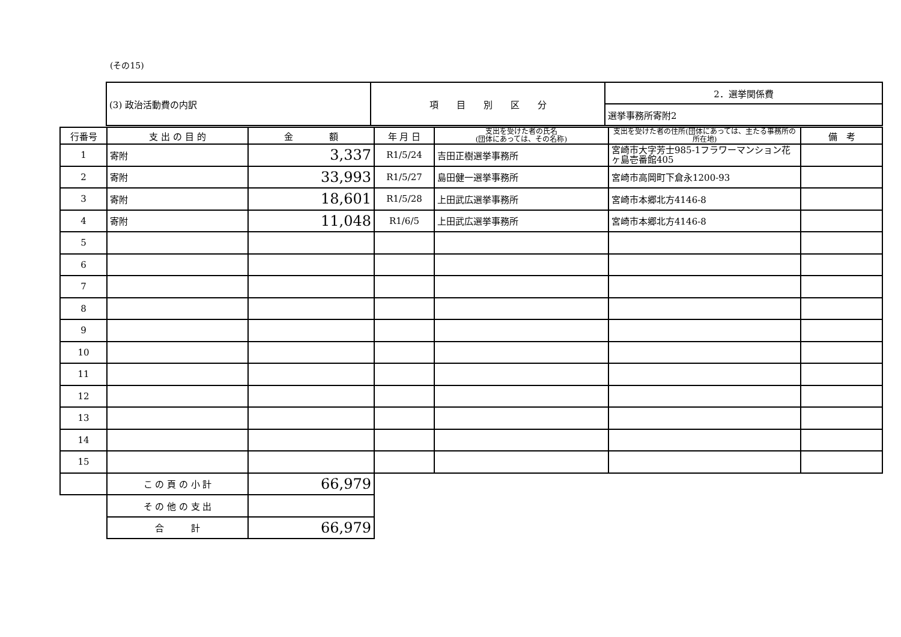(その15)
| (3) 政治活動費の内訳 | 項 目 別 区 分 | 2．選挙関係費 |
| | | 選挙事務所寄附2 |
| 行番号 | 支 出 の 目 的 | 金 額 | 年 月 日 | 支出を受けた者の氏名 (団体にあっては、その名称) | 支出を受けた者の住所(団体にあっては、主たる事務所の所在地) | 備 考 |
| --- | --- | --- | --- | --- | --- | --- |
| 1 | 寄附 | 3,337 | R1/5/24 | 吉田正樹選挙事務所 | 宮崎市大字芳士985-1フラワーマンション花ヶ島壱番館405 | |
| 2 | 寄附 | 33,993 | R1/5/27 | 島田健一選挙事務所 | 宮崎市高岡町下倉永1200-93 | |
| 3 | 寄附 | 18,601 | R1/5/28 | 上田武広選挙事務所 | 宮崎市本郷北方4146-8 | |
| 4 | 寄附 | 11,048 | R1/6/5 | 上田武広選挙事務所 | 宮崎市本郷北方4146-8 | |
| 5 | | | | | | |
| 6 | | | | | | |
| 7 | | | | | | |
| 8 | | | | | | |
| 9 | | | | | | |
| 10 | | | | | | |
| 11 | | | | | | |
| 12 | | | | | | |
| 13 | | | | | | |
| 14 | | | | | | |
| 15 | | | | | | |
| | こ の 頁 の 小 計 | 66,979 | | | | |
| | そ の 他 の 支 出 | | | | | |
| | 合 計 | 66,979 | | | | |